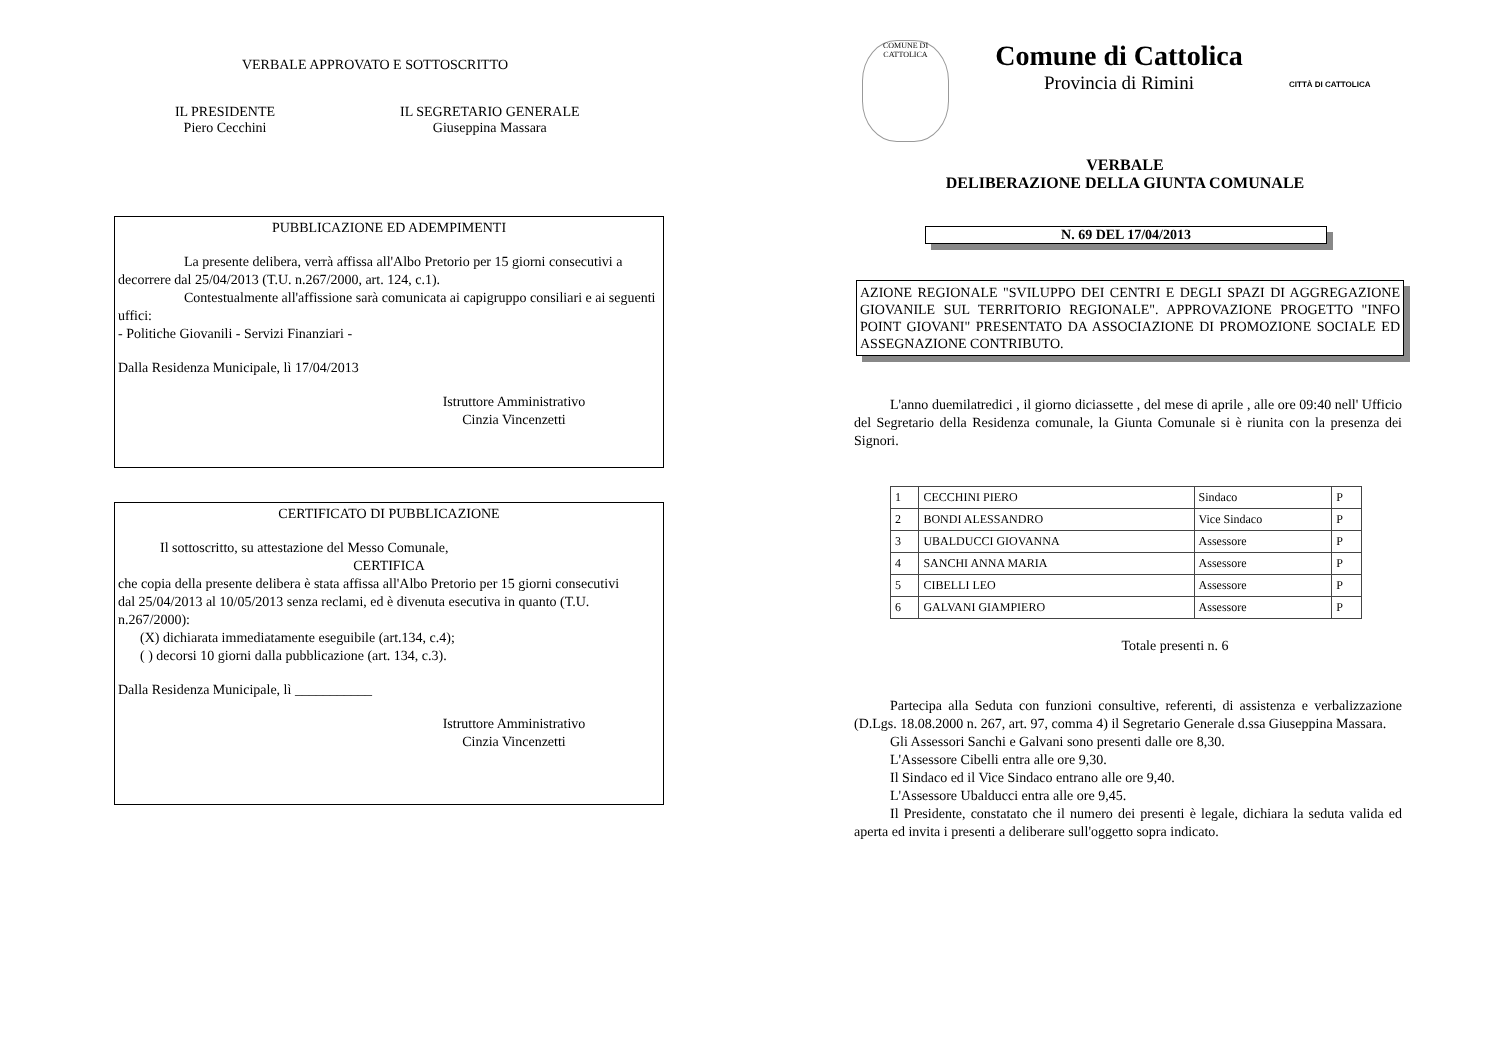VERBALE APPROVATO E SOTTOSCRITTO
IL PRESIDENTE
Piero Cecchini
IL SEGRETARIO GENERALE
Giuseppina Massara
PUBBLICAZIONE ED ADEMPIMENTI
La presente delibera, verrà affissa all'Albo Pretorio per 15 giorni consecutivi a decorrere dal 25/04/2013 (T.U. n.267/2000, art. 124, c.1).
Contestualmente all'affissione sarà comunicata ai capigruppo consiliari e ai seguenti uffici:
- Politiche Giovanili - Servizi Finanziari -
Dalla Residenza Municipale, lì 17/04/2013
Istruttore Amministrativo
Cinzia Vincenzetti
CERTIFICATO DI PUBBLICAZIONE
Il sottoscritto, su attestazione del Messo Comunale,
CERTIFICA
che copia della presente delibera è stata affissa all'Albo Pretorio per 15 giorni consecutivi
dal 25/04/2013 al 10/05/2013 senza reclami, ed è divenuta esecutiva in quanto (T.U. n.267/2000):
(X) dichiarata immediatamente eseguibile (art.134, c.4);
( ) decorsi 10 giorni dalla pubblicazione (art. 134, c.3).
Dalla Residenza Municipale, lì ___________
Istruttore Amministrativo
Cinzia Vincenzetti
COMUNE DI CATTOLICA
Comune di Cattolica
Provincia di Rimini
CITTÀ DI CATTOLICA
VERBALE
DELIBERAZIONE DELLA GIUNTA COMUNALE
N. 69 DEL 17/04/2013
AZIONE REGIONALE "SVILUPPO DEI CENTRI E DEGLI SPAZI DI AGGREGAZIONE GIOVANILE SUL TERRITORIO REGIONALE". APPROVAZIONE PROGETTO "INFO POINT GIOVANI" PRESENTATO DA ASSOCIAZIONE DI PROMOZIONE SOCIALE ED ASSEGNAZIONE CONTRIBUTO.
L'anno duemilatredici , il giorno diciassette , del mese di aprile , alle ore 09:40 nell' Ufficio del Segretario della Residenza comunale, la Giunta Comunale si è riunita con la presenza dei Signori.
| 1 | CECCHINI PIERO | Sindaco | P |
| 2 | BONDI ALESSANDRO | Vice Sindaco | P |
| 3 | UBALDUCCI GIOVANNA | Assessore | P |
| 4 | SANCHI ANNA MARIA | Assessore | P |
| 5 | CIBELLI LEO | Assessore | P |
| 6 | GALVANI GIAMPIERO | Assessore | P |
Totale presenti n. 6
Partecipa alla Seduta con funzioni consultive, referenti, di assistenza e verbalizzazione (D.Lgs. 18.08.2000 n. 267, art. 97, comma 4) il Segretario Generale d.ssa Giuseppina Massara.
Gli Assessori Sanchi e Galvani sono presenti dalle ore 8,30.
L'Assessore Cibelli entra alle ore 9,30.
Il Sindaco ed il Vice Sindaco entrano alle ore 9,40.
L'Assessore Ubalducci entra alle ore 9,45.
Il Presidente, constatato che il numero dei presenti è legale, dichiara la seduta valida ed aperta ed invita i presenti a deliberare sull'oggetto sopra indicato.